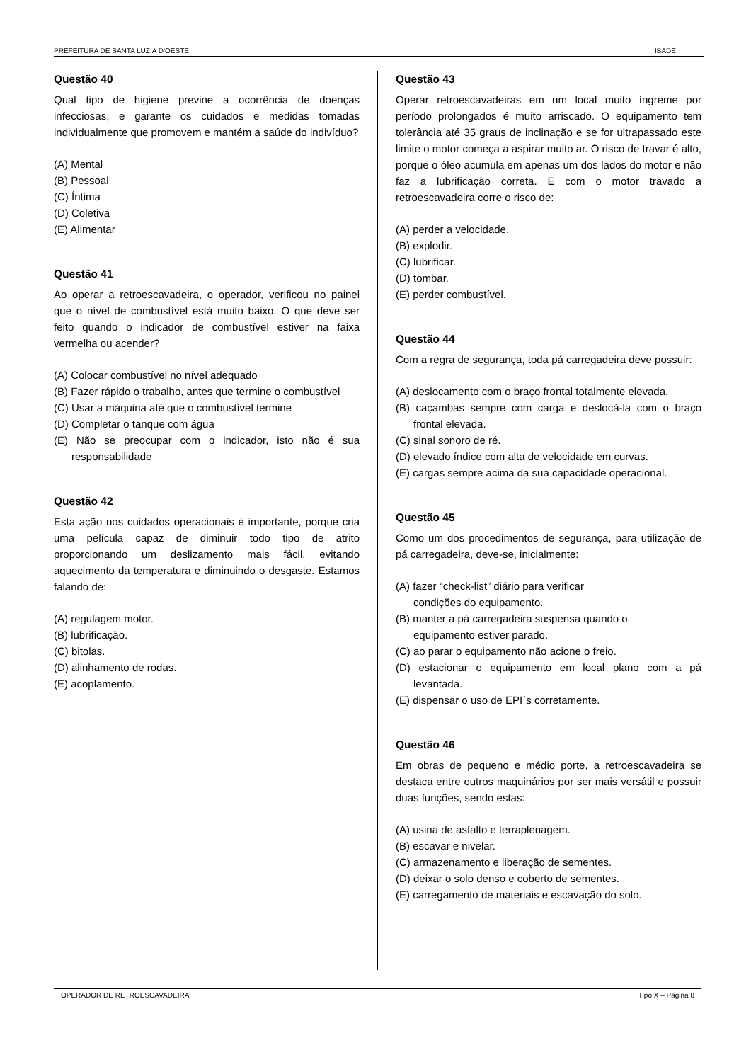PREFEITURA DE SANTA LUZIA D’OESTE IBADE
Questão 40
Qual tipo de higiene previne a ocorrência de doenças infecciosas, e garante os cuidados e medidas tomadas individualmente que promovem e mantém a saúde do indivíduo?
(A) Mental
(B) Pessoal
(C) Íntima
(D) Coletiva
(E) Alimentar
Questão 41
Ao operar a retroescavadeira, o operador, verificou no painel que o nível de combustível está muito baixo. O que deve ser feito quando o indicador de combustível estiver na faixa vermelha ou acender?
(A) Colocar combustível no nível adequado
(B) Fazer rápido o trabalho, antes que termine o combustível
(C) Usar a máquina até que o combustível termine
(D) Completar o tanque com água
(E) Não se preocupar com o indicador, isto não é sua responsabilidade
Questão 42
Esta ação nos cuidados operacionais é importante, porque cria uma película capaz de diminuir todo tipo de atrito proporcionando um deslizamento mais fácil, evitando aquecimento da temperatura e diminuindo o desgaste. Estamos falando de:
(A) regulagem motor.
(B) lubrificação.
(C) bitolas.
(D) alinhamento de rodas.
(E) acoplamento.
Questão 43
Operar retroescavadeiras em um local muito íngreme por período prolongados é muito arriscado. O equipamento tem tolerância até 35 graus de inclinação e se for ultrapassado este limite o motor começa a aspirar muito ar. O risco de travar é alto, porque o óleo acumula em apenas um dos lados do motor e não faz a lubrificação correta. E com o motor travado a retroescavadeira corre o risco de:
(A) perder a velocidade.
(B) explodir.
(C) lubrificar.
(D) tombar.
(E) perder combustível.
Questão 44
Com a regra de segurança, toda pá carregadeira deve possuir:
(A) deslocamento com o braço frontal totalmente elevada.
(B) caçambas sempre com carga e deslocá-la com o braço frontal elevada.
(C) sinal sonoro de ré.
(D) elevado índice com alta de velocidade em curvas.
(E) cargas sempre acima da sua capacidade operacional.
Questão 45
Como um dos procedimentos de segurança, para utilização de pá carregadeira, deve-se, inicialmente:
(A) fazer “check-list” diário para verificar
condições do equipamento.
(B) manter a pá carregadeira suspensa quando o
equipamento estiver parado.
(C) ao parar o equipamento não acione o freio.
(D) estacionar o equipamento em local plano com a pá levantada.
(E) dispensar o uso de EPI´s corretamente.
Questão 46
Em obras de pequeno e médio porte, a retroescavadeira se destaca entre outros maquinários por ser mais versátil e possuir duas funções, sendo estas:
(A) usina de asfalto e terraplenagem.
(B) escavar e nivelar.
(C) armazenamento e liberação de sementes.
(D) deixar o solo denso e coberto de sementes.
(E) carregamento de materiais e escavação do solo.
OPERADOR DE RETROESCAVADEIRA Tipo X – Página 8